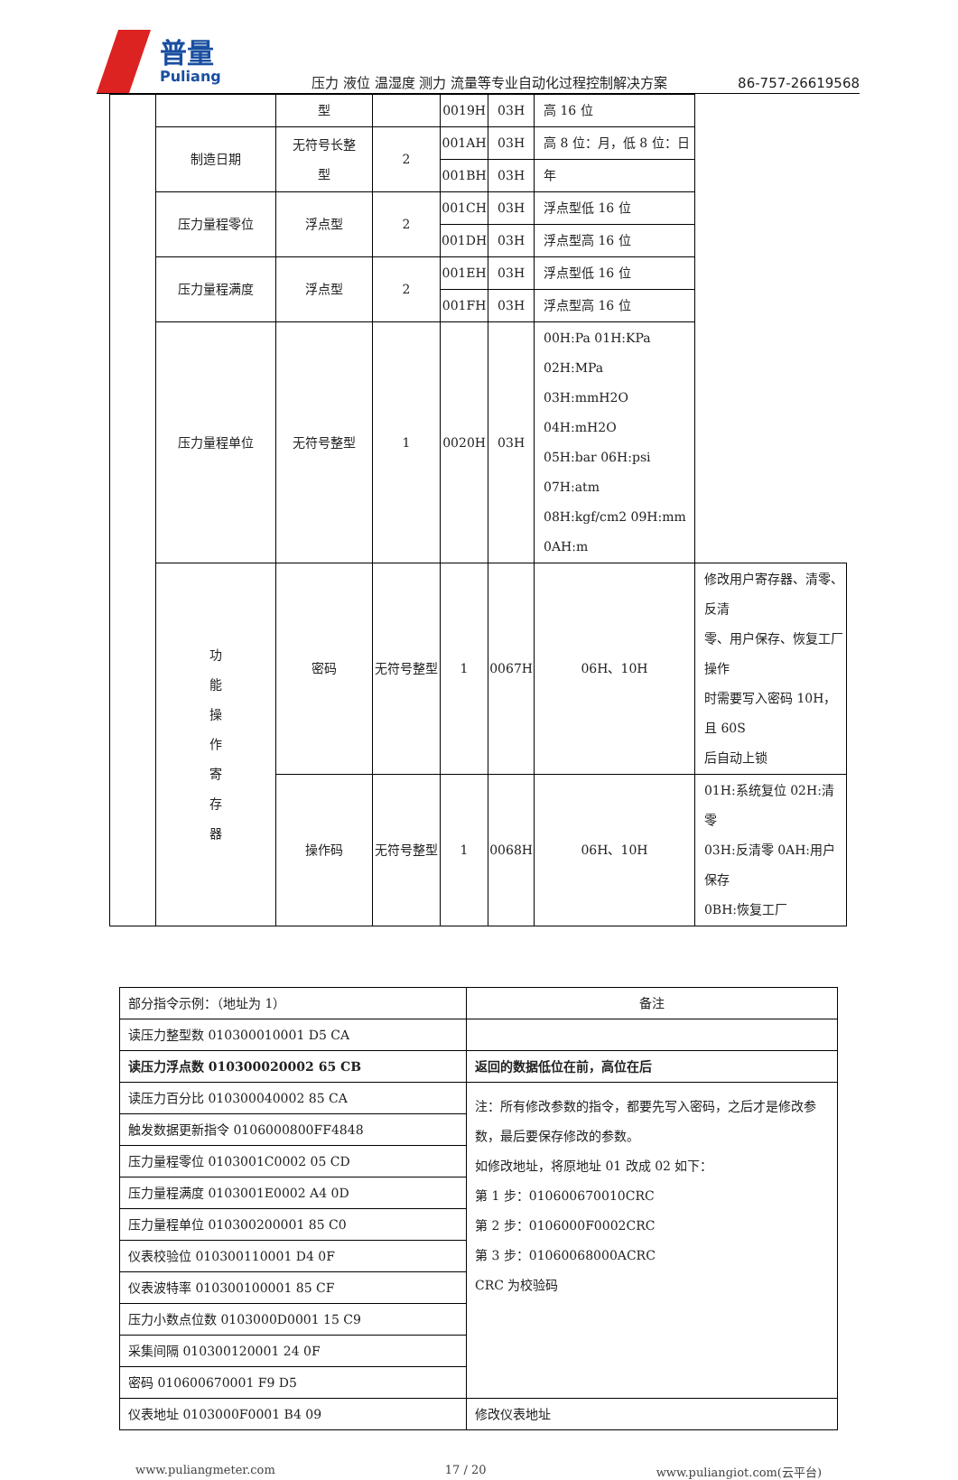普量
Puliang
压力 液位 温湿度 测力 流量等专业自动化过程控制解决方案
86-757-26619568
| | | 型 | | 0019H | 03H | 高 16 位 | |
| | 制造日期 | 无符号长整 型 | 2 | 001AH | 03H | 高 8 位：月，低 8 位：日 | |
| | | | | 001BH | 03H | 年 | |
| | 压力量程零位 | 浮点型 | 2 | 001CH | 03H | 浮点型低 16 位 | |
| | | | | 001DH | 03H | 浮点型高 16 位 | |
| | 压力量程满度 | 浮点型 | 2 | 001EH | 03H | 浮点型低 16 位 | |
| | | | | 001FH | 03H | 浮点型高 16 位 | |
| | 压力量程单位 | 无符号整型 | 1 | 0020H | 03H | 00H:Pa 01H:KPa 02H:MPa 03H:mmH2O 04H:mH2O 05H:bar 06H:psi 07H:atm 08H:kgf/cm2 09H:mm 0AH:m | |
| | 功 能 操 作 寄 存 器 | 密码 | 无符号整型 | 1 | 0067H | 06H、10H | 修改用户寄存器、清零、反清 零、用户保存、恢复工厂操作 时需要写入密码 10H，且 60S 后自动上锁 |
| | | 操作码 | 无符号整型 | 1 | 0068H | 06H、10H | 01H:系统复位 02H:清零 03H:反清零 0AH:用户保存 0BH:恢复工厂 |
| 部分指令示例：（地址为 1） | 备注 |
| --- | --- |
| 读压力整型数 010300010001 D5 CA | |
| 读压力浮点数 010300020002 65 CB | 返回的数据低位在前，高位在后 |
| 读压力百分比 010300040002 85 CA | 注：所有修改参数的指令，都要先写入密码，之后才是修改参数，最后要保存修改的参数。 如修改地址，将原地址 01 改成 02 如下： 第 1 步：010600670010CRC 第 2 步：0106000F0002CRC 第 3 步：01060068000ACRC CRC 为校验码 |
| 触发数据更新指令 0106000800FF4848 | |
| 压力量程零位 0103001C0002 05 CD | |
| 压力量程满度 0103001E0002 A4 0D | |
| 压力量程单位 010300200001 85 C0 | |
| 仪表校验位 010300110001 D4 0F | |
| 仪表波特率 010300100001 85 CF | |
| 压力小数点位数 0103000D0001 15 C9 | |
| 采集间隔 010300120001 24 0F | |
| 密码 010600670001 F9 D5 | |
| 仪表地址 0103000F0001 B4 09 | 修改仪表地址 |
www.puliangmeter.com 17 / 20 www.puliangiot.com(云平台)